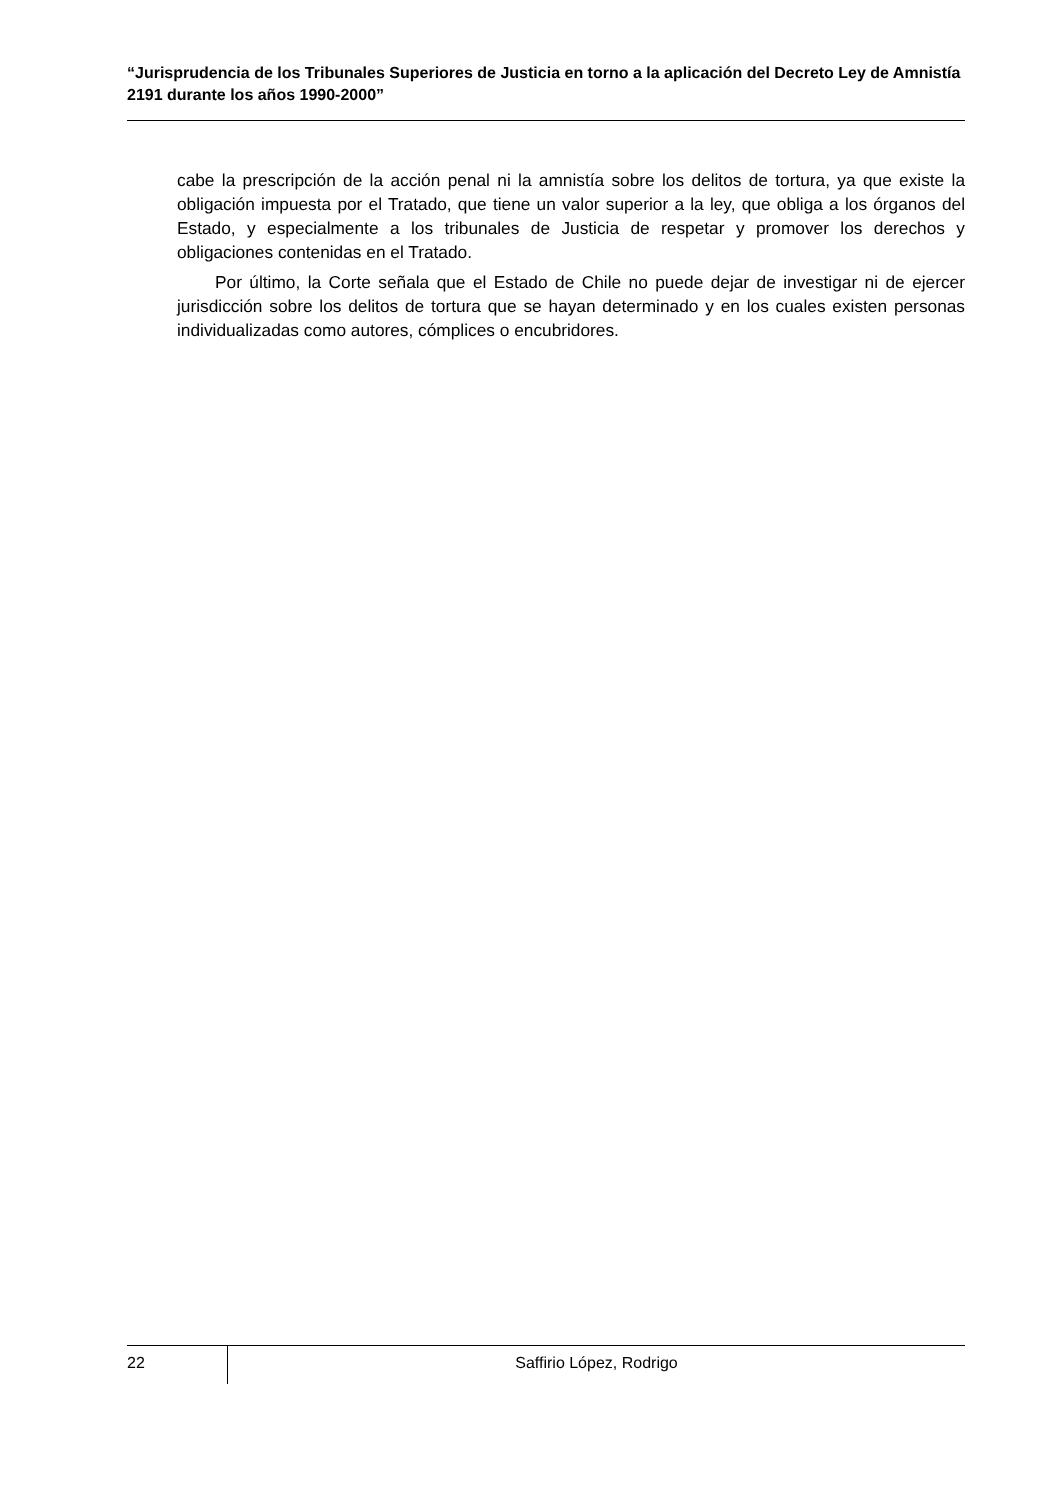“Jurisprudencia de los Tribunales Superiores de Justicia en torno a la aplicación del Decreto Ley de Amnistía 2191 durante los años 1990-2000”
cabe la prescripción de la acción penal ni la amnistía sobre los delitos de tortura, ya que existe la obligación impuesta por el Tratado, que tiene un valor superior a la ley, que obliga a los órganos del Estado, y especialmente a los tribunales de Justicia de respetar y promover los derechos y obligaciones contenidas en el Tratado.
Por último, la Corte señala que el Estado de Chile no puede dejar de investigar ni de ejercer jurisdicción sobre los delitos de tortura que se hayan determinado y en los cuales existen personas individualizadas como autores, cómplices o encubridores.
22
Saffirio López, Rodrigo